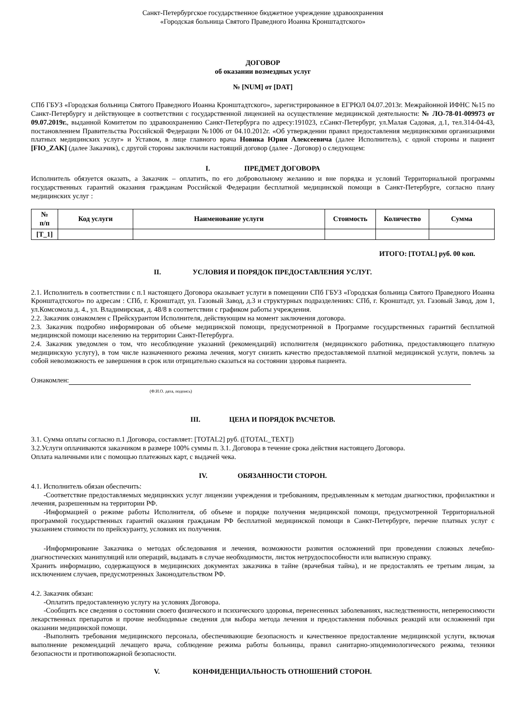Санкт-Петербургское государственное бюджетное учреждение здравоохранения
«Городская больница Святого Праведного Иоанна Кронштадтского»
ДОГОВОР
об оказании возмездных услуг
№ [NUM] от [DAT]
СПб ГБУЗ «Городская больница Святого Праведного Иоанна Кронштадтского», зарегистрированное в ЕГРЮЛ 04.07.2013г. Межрайонной ИФНС №15 по Санкт-Петербургу и действующее в соответствии с государственной лицензией на осуществление медицинской деятельности: № ЛО-78-01-009973 от 09.07.2019г., выданной Комитетом по здравоохранению Санкт-Петербурга по адресу:191023, г.Санкт-Петербург, ул.Малая Садовая, д.1, тел.314-04-43, постановлением Правительства Российской Федерации №1006 от 04.10.2012г. «Об утверждении правил предоставления медицинскими организациями платных медицинских услуг» и Уставом, в лице главного врача Новика Юрия Алексеевича (далее Исполнитель), с одной стороны и пациент [FIO_ZAK] (далее Заказчик), с другой стороны заключили настоящий договор (далее - Договор) о следующем:
I. ПРЕДМЕТ ДОГОВОРА
Исполнитель обязуется оказать, а Заказчик – оплатить, по его добровольному желанию и вне порядка и условий Территориальной программы государственных гарантий оказания гражданам Российской Федерации бесплатной медицинской помощи в Санкт-Петербурге, согласно плану медицинских услуг :
| № п/п | Код услуги | Наименование услуги | Стоимость | Количество | Сумма |
| --- | --- | --- | --- | --- | --- |
| [T_1] | | | | | |
ИТОГО: [TOTAL] руб. 00 коп.
II. УСЛОВИЯ И ПОРЯДОК ПРЕДОСТАВЛЕНИЯ УСЛУГ.
2.1. Исполнитель в соответствии с п.1 настоящего Договора оказывает услуги в помещении СПб ГБУЗ «Городская больница Святого Праведного Иоанна Кронштадтского» по адресам : СПб, г. Кронштадт, ул. Газовый Завод, д.3 и структурных подразделениях: СПб, г. Кронштадт, ул. Газовый Завод, дом 1, ул.Комсомола д. 4., ул. Владимирская, д. 48/8 в соответствии с графиком работы учреждения.
2.2. Заказчик ознакомлен с Прейскурантом Исполнителя, действующим на момент заключения договора.
2.3. Заказчик подробно информирован об объеме медицинской помощи, предусмотренной в Программе государственных гарантий бесплатной медицинской помощи населению на территории Санкт-Петербурга.
2.4. Заказчик уведомлен о том, что несоблюдение указаний (рекомендаций) исполнителя (медицинского работника, предоставляющего платную медицинскую услугу), в том числе назначенного режима лечения, могут снизить качество предоставляемой платной медицинской услуги, повлечь за собой невозможность ее завершения в срок или отрицательно сказаться на состоянии здоровья пациента.
Ознакомлен:
(Ф.И.О. дата, подпись)
III. ЦЕНА И ПОРЯДОК РАСЧЕТОВ.
3.1. Сумма оплаты согласно п.1 Договора, составляет: [TOTAL2] руб. ([TOTAL_TEXT])
3.2.Услуги оплачиваются заказчиком в размере 100% суммы п. 3.1. Договора в течение срока действия настоящего Договора.
Оплата наличными или с помощью платежных карт, с выдачей чека.
IV. ОБЯЗАННОСТИ СТОРОН.
4.1. Исполнитель обязан обеспечить:
-Соответствие предоставляемых медицинских услуг лицензии учреждения и требованиям, предъявленным к методам диагностики, профилактики и лечения, разрешенным на территории РФ.
-Информацией о режиме работы Исполнителя, об объеме и порядке получения медицинской помощи, предусмотренной Территориальной программой государственных гарантий оказания гражданам РФ бесплатной медицинской помощи в Санкт-Петербурге, перечне платных услуг с указанием стоимости по прейскуранту, условиях их получения.
-Информирование Заказчика о методах обследования и лечения, возможности развития осложнений при проведении сложных лечебно-диагностических манипуляций или операций, выдавать в случае необходимости, листок нетрудоспособности или выписную справку.
Хранить информацию, содержащуюся в медицинских документах заказчика в тайне (врачебная тайна), и не предоставлять ее третьим лицам, за исключением случаев, предусмотренных Законодательством РФ.
4.2. Заказчик обязан:
-Оплатить предоставленную услугу на условиях Договора.
-Сообщить все сведения о состоянии своего физического и психического здоровья, перенесенных заболеваниях, наследственности, непереносимости лекарственных препаратов и прочие необходимые сведения для выбора метода лечения и предоставления побочных реакций или осложнений при оказании медицинской помощи.
-Выполнять требования медицинского персонала, обеспечивающие безопасность и качественное предоставление медицинской услуги, включая выполнение рекомендаций лечащего врача, соблюдение режима работы больницы, правил санитарно-эпидемиологического режима, техники безопасности и противопожарной безопасности.
V. КОНФИДЕНЦИАЛЬНОСТЬ ОТНОШЕНИЙ СТОРОН.